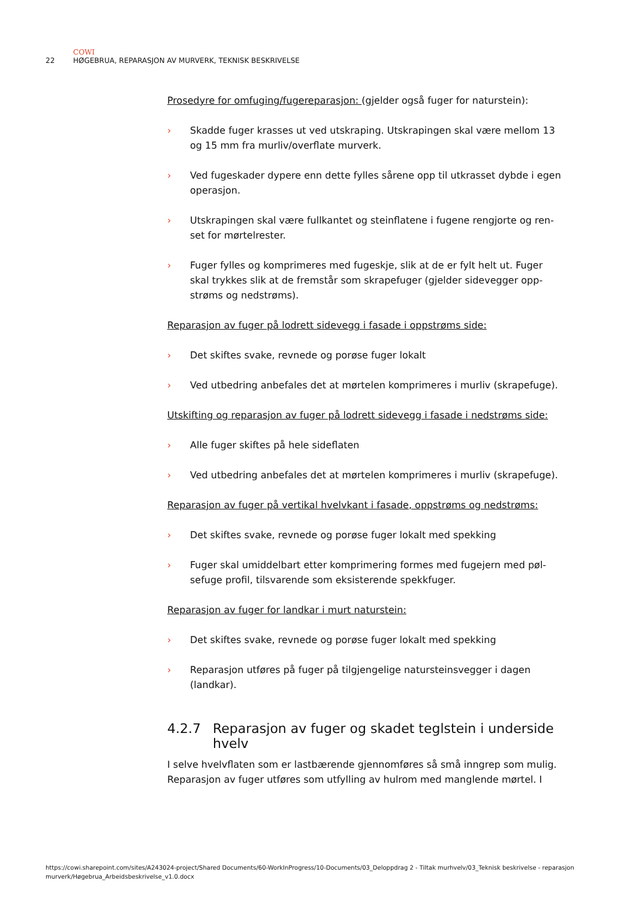COWI
22 HØGEBRUA, REPARASJON AV MURVERK, TEKNISK BESKRIVELSE
Prosedyre for omfuging/fugereparasjon: (gjelder også fuger for naturstein):
› Skadde fuger krasses ut ved utskraping. Utskrapingen skal være mellom 13 og 15 mm fra murliv/overflate murverk.
› Ved fugeskader dypere enn dette fylles sårene opp til utkrasset dybde i egen operasjon.
› Utskrapingen skal være fullkantet og steinflatene i fugene rengjorte og ren­set for mørtelrester.
› Fuger fylles og komprimeres med fugeskje, slik at de er fylt helt ut. Fuger skal trykkes slik at de fremstår som skrapefuger (gjelder sidevegger opp­strøms og nedstrøms).
Reparasjon av fuger på lodrett sidevegg i fasade i oppstrøms side:
› Det skiftes svake, revnede og porøse fuger lokalt
› Ved utbedring anbefales det at mørtelen komprimeres i murliv (skrape­fuge).
Utskifting og reparasjon av fuger på lodrett sidevegg i fasade i nedstrøms side:
› Alle fuger skiftes på hele sideflaten
› Ved utbedring anbefales det at mørtelen komprimeres i murliv (skrape­fuge).
Reparasjon av fuger på vertikal hvelvkant i fasade, oppstrøms og nedstrøms:
› Det skiftes svake, revnede og porøse fuger lokalt med spekking
› Fuger skal umiddelbart etter komprimering formes med fugejern med pøl­sefuge profil, tilsvarende som eksisterende spekkfuger.
Reparasjon av fuger for landkar i murt naturstein:
› Det skiftes svake, revnede og porøse fuger lokalt med spekking
› Reparasjon utføres på fuger på tilgjengelige natursteinsvegger i dagen (landkar).
4.2.7 Reparasjon av fuger og skadet teglstein i underside hvelv
I selve hvelvflaten som er lastbærende gjennomføres så små inngrep som mulig. Reparasjon av fuger utføres som utfylling av hulrom med manglende mørtel. I
https://cowi.sharepoint.com/sites/A243024-project/Shared Documents/60-WorkInProgress/10-Documents/03_Deloppdrag 2 - Tiltak murhvelv/03_Teknisk beskrivelse - reparasjon murverk/Høgebrua_Arbeidsbeskrivelse_v1.0.docx